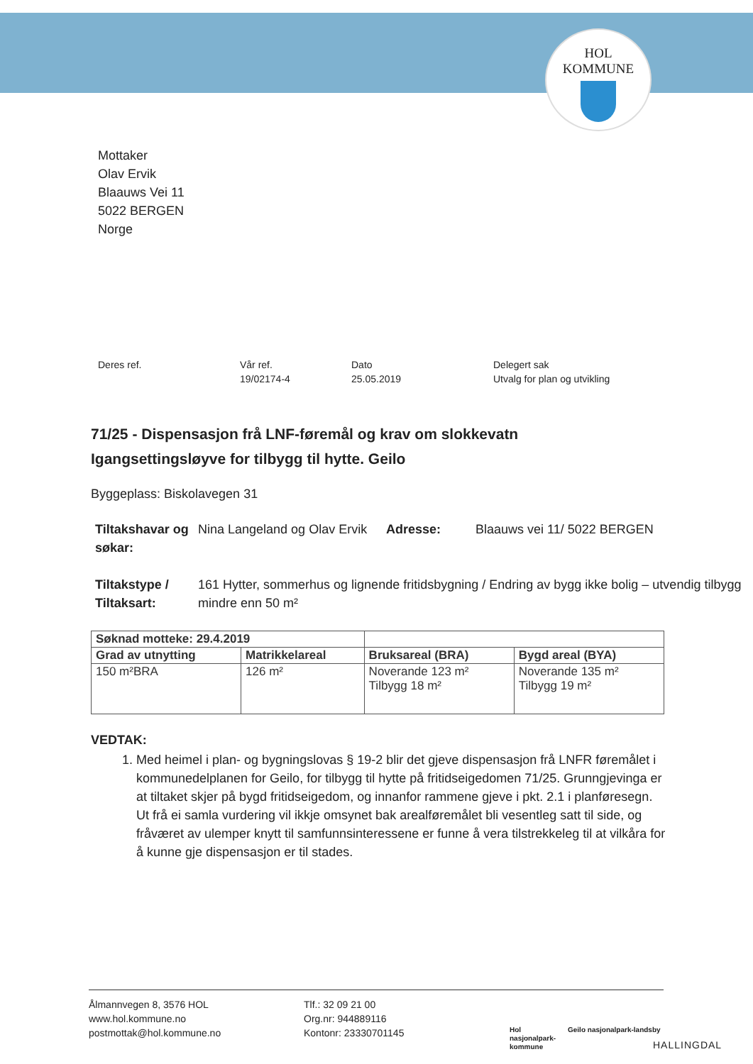HOL
KOMMUNE
Mottaker
Olav Ervik
Blaauws Vei 11
5022 BERGEN
Norge
Deres ref. Vår ref.
19/02174-4
Dato
25.05.2019
Delegert sak
Utvalg for plan og utvikling
71/25 - Dispensasjon frå LNF-føremål og krav om slokkevatn
Igangsettingsløyve for tilbygg til hytte. Geilo
Byggeplass: Biskolavegen 31
| Tiltakshavar og søkar: | Nina Langeland og Olav Ervik | Adresse: | Blaauws vei 11/ 5022 BERGEN |
| Tiltakstype / Tiltaksart: | 161 Hytter, sommerhus og lignende fritidsbygning / Endring av bygg ikke bolig – utvendig tilbygg mindre enn 50 m² | | |
| Søknad motteke: 29.4.2019 | | | |
| --- | --- | --- | --- |
| Grad av utnytting | Matrikkelareal | Bruksareal (BRA) | Bygd areal (BYA) |
| 150 m²BRA | 126 m² | Noverande 123 m² Tilbygg 18 m² | Noverande 135 m² Tilbygg 19 m² |
VEDTAK:
1. Med heimel i plan- og bygningslovas § 19-2 blir det gjeve dispensasjon frå LNFR føremålet i kommunedelplanen for Geilo, for tilbygg til hytte på fritidseigedomen 71/25. Grunngjevinga er at tiltaket skjer på bygd fritidseigedom, og innanfor rammene gjeve i pkt. 2.1 i planføresegn. Ut frå ei samla vurdering vil ikkje omsynet bak arealføremålet bli vesentleg satt til side, og fråværet av ulemper knytt til samfunnsinteressene er funne å vera tilstrekkeleg til at vilkåra for å kunne gje dispensasjon er til stades.
Ålmannvegen 8, 3576 HOL
www.hol.kommune.no
postmottak@hol.kommune.no
Tlf.: 32 09 21 00
Org.nr: 944889116
Kontonr: 23330701145
Hol nasjonalpark-kommune
Geilo nasjonalpark-landsby
HALLINGDAL